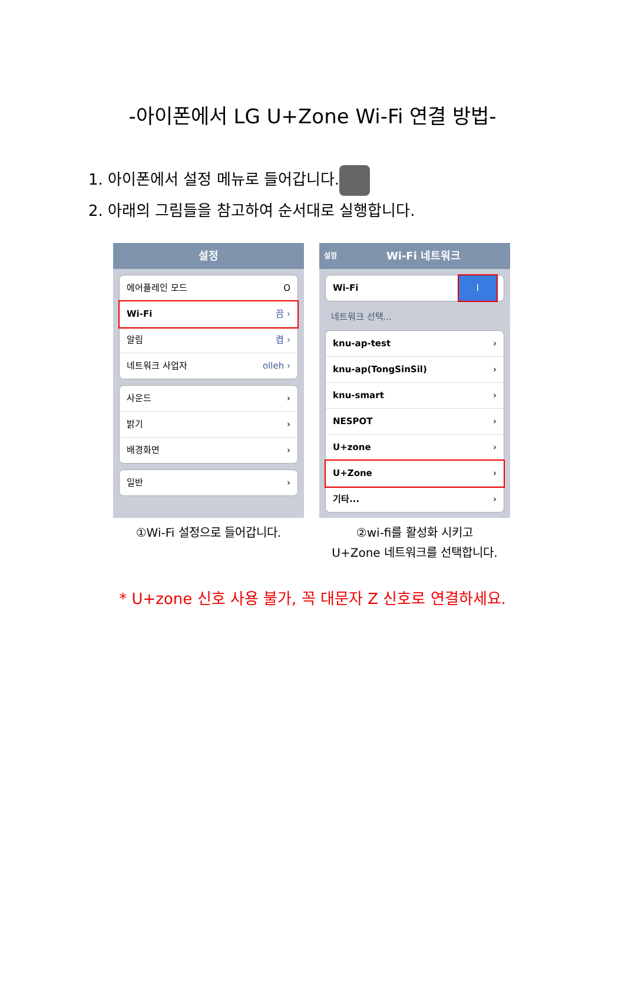-아이폰에서 LG U+Zone Wi-Fi 연결 방법-
1. 아이폰에서 설정 메뉴로 들어갑니다.
2. 아래의 그림들을 참고하여 순서대로 실행합니다.
설정
에어플레인 모드 O
Wi-Fi 끔 ›
알림 켬 ›
네트워크 사업자 olleh ›
사운드 ›
밝기 ›
배경화면 ›
일반 ›
①Wi-Fi 설정으로 들어갑니다.
설정 Wi-Fi 네트워크
Wi-Fi I
네트워크 선택...
knu-ap-test ›
knu-ap(TongSinSil) ›
knu-smart ›
NESPOT ›
U+zone ›
U+Zone ›
기타... ›
②wi-fi를 활성화 시키고
U+Zone 네트워크를 선택합니다.
* U+zone 신호 사용 불가, 꼭 대문자 Z 신호로 연결하세요.